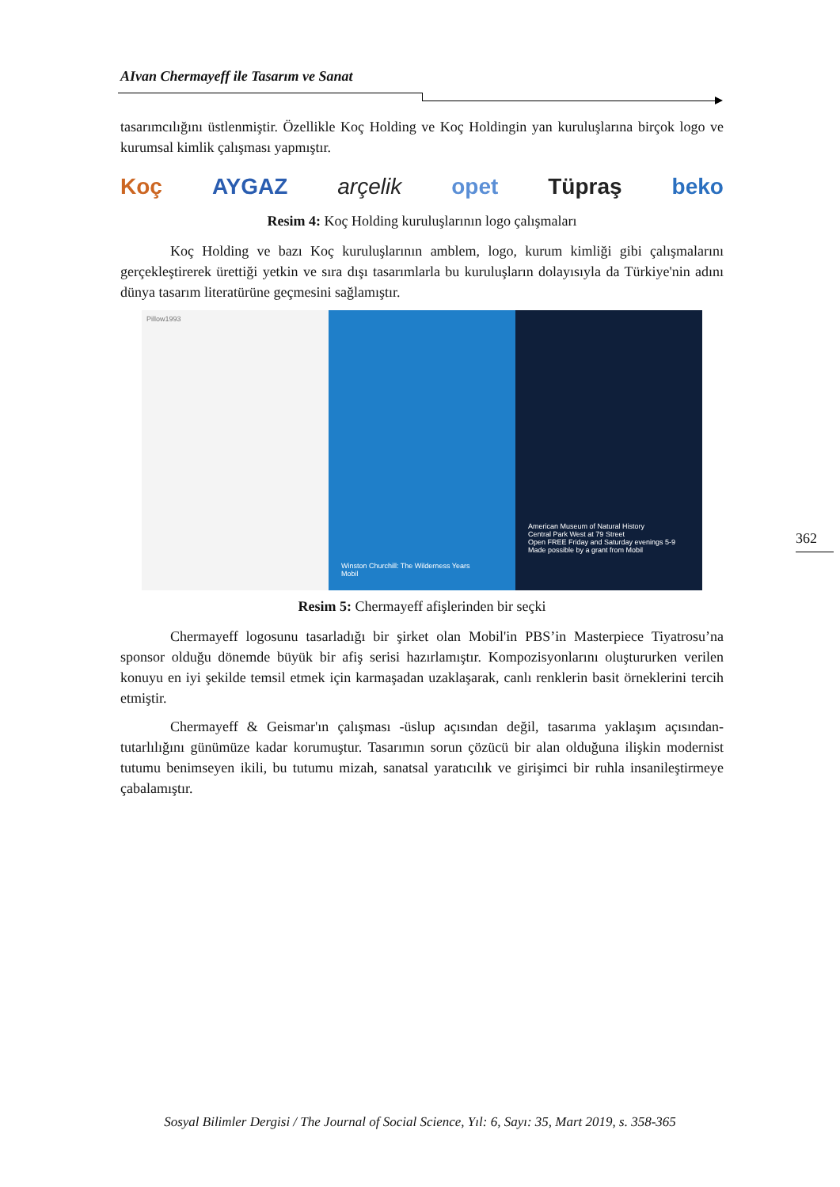AIvan Chermayeff ile Tasarım ve Sanat
tasarımcılığını üstlenmiştir. Özellikle Koç Holding ve Koç Holdingin yan kuruluşlarına birçok logo ve kurumsal kimlik çalışması yapmıştır.
Koç AYGAZ arçelik opet Tüpraş beko
Resim 4: Koç Holding kuruluşlarının logo çalışmaları
Koç Holding ve bazı Koç kuruluşlarının amblem, logo, kurum kimliği gibi çalışmalarını gerçekleştirerek ürettiği yetkin ve sıra dışı tasarımlarla bu kuruluşların dolayısıyla da Türkiye'nin adını dünya tasarım literatürüne geçmesini sağlamıştır.
Pillow1993
Winston Churchill: The Wilderness Years
Mobil
American Museum of Natural History
Central Park West at 79 Street
Open FREE Friday and Saturday evenings 5-9
Made possible by a grant from Mobil
Resim 5: Chermayeff afişlerinden bir seçki
Chermayeff logosunu tasarladığı bir şirket olan Mobil'in PBS’in Masterpiece Tiyatrosu’na sponsor olduğu dönemde büyük bir afiş serisi hazırlamıştır. Kompozisyonlarını oluştururken verilen konuyu en iyi şekilde temsil etmek için karmaşadan uzaklaşarak, canlı renklerin basit örneklerini tercih etmiştir.
Chermayeff & Geismar'ın çalışması -üslup açısından değil, tasarıma yaklaşım açısından- tutarlılığını günümüze kadar korumuştur. Tasarımın sorun çözücü bir alan olduğuna ilişkin modernist tutumu benimseyen ikili, bu tutumu mizah, sanatsal yaratıcılık ve girişimci bir ruhla insanileştirmeye çabalamıştır.
362
Sosyal Bilimler Dergisi / The Journal of Social Science, Yıl: 6, Sayı: 35, Mart 2019, s. 358-365